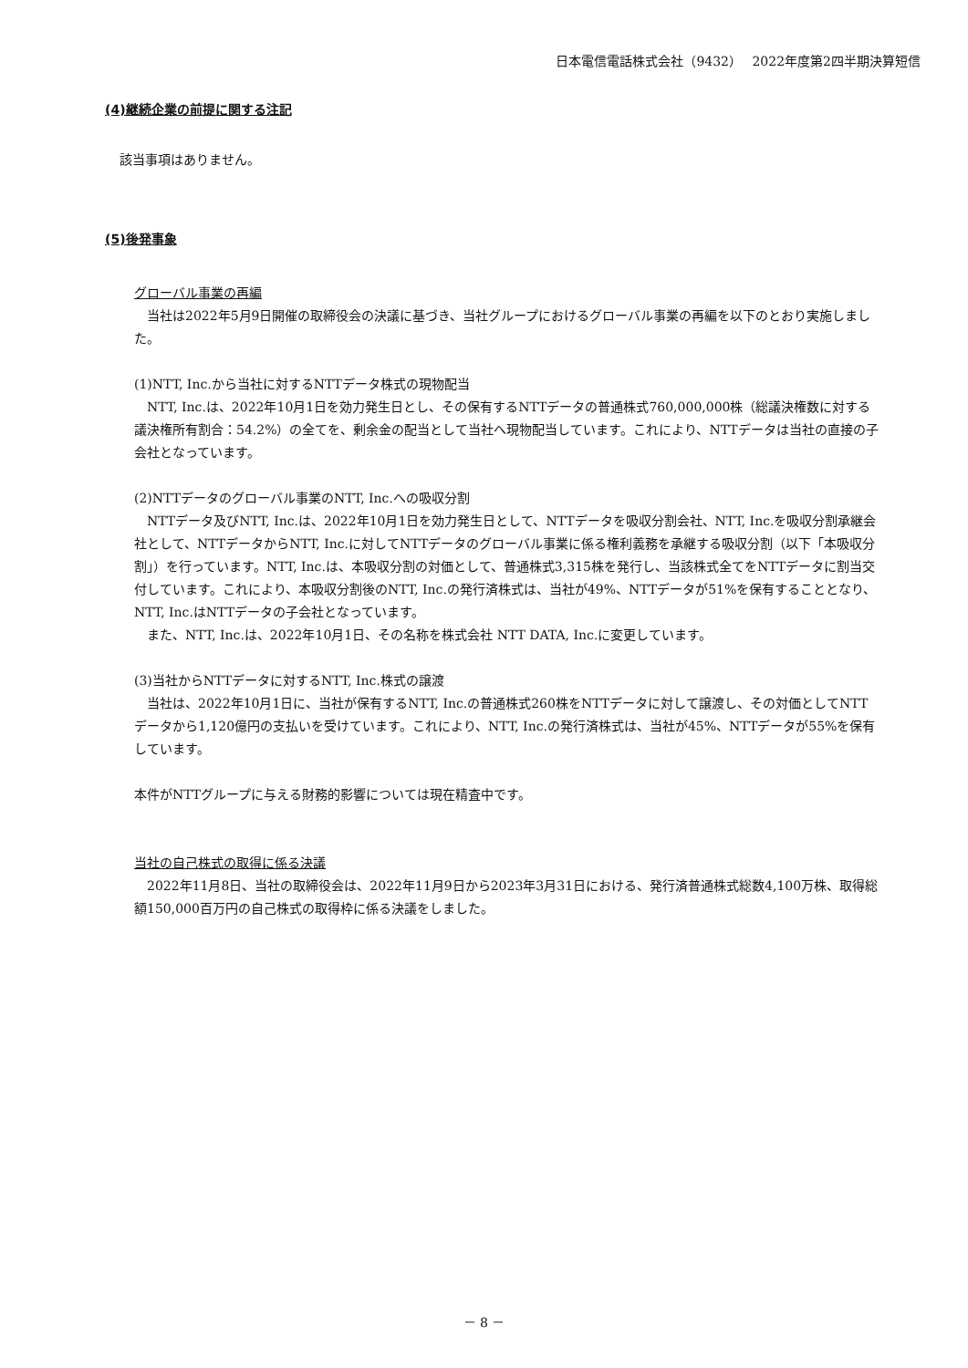日本電信電話株式会社（9432）　 2022年度第2四半期決算短信
(4)継続企業の前提に関する注記
該当事項はありません。
(5)後発事象
グローバル事業の再編
　当社は2022年5月9日開催の取締役会の決議に基づき、当社グループにおけるグローバル事業の再編を以下のとおり実施しました。
(1)NTT, Inc.から当社に対するNTTデータ株式の現物配当
　NTT, Inc.は、2022年10月1日を効力発生日とし、その保有するNTTデータの普通株式760,000,000株（総議決権数に対する議決権所有割合：54.2%）の全てを、剰余金の配当として当社へ現物配当しています。これにより、NTTデータは当社の直接の子会社となっています。
(2)NTTデータのグローバル事業のNTT, Inc.への吸収分割
　NTTデータ及びNTT, Inc.は、2022年10月1日を効力発生日として、NTTデータを吸収分割会社、NTT, Inc.を吸収分割承継会社として、NTTデータからNTT, Inc.に対してNTTデータのグローバル事業に係る権利義務を承継する吸収分割（以下「本吸収分割」）を行っています。NTT, Inc.は、本吸収分割の対価として、普通株式3,315株を発行し、当該株式全てをNTTデータに割当交付しています。これにより、本吸収分割後のNTT, Inc.の発行済株式は、当社が49%、NTTデータが51%を保有することとなり、NTT, Inc.はNTTデータの子会社となっています。
　また、NTT, Inc.は、2022年10月1日、その名称を株式会社 NTT DATA, Inc.に変更しています。
(3)当社からNTTデータに対するNTT, Inc.株式の譲渡
　当社は、2022年10月1日に、当社が保有するNTT, Inc.の普通株式260株をNTTデータに対して譲渡し、その対価としてNTTデータから1,120億円の支払いを受けています。これにより、NTT, Inc.の発行済株式は、当社が45%、NTTデータが55%を保有しています。
本件がNTTグループに与える財務的影響については現在精査中です。
当社の自己株式の取得に係る決議
　2022年11月8日、当社の取締役会は、2022年11月9日から2023年3月31日における、発行済普通株式総数4,100万株、取得総額150,000百万円の自己株式の取得枠に係る決議をしました。
－ 8 －